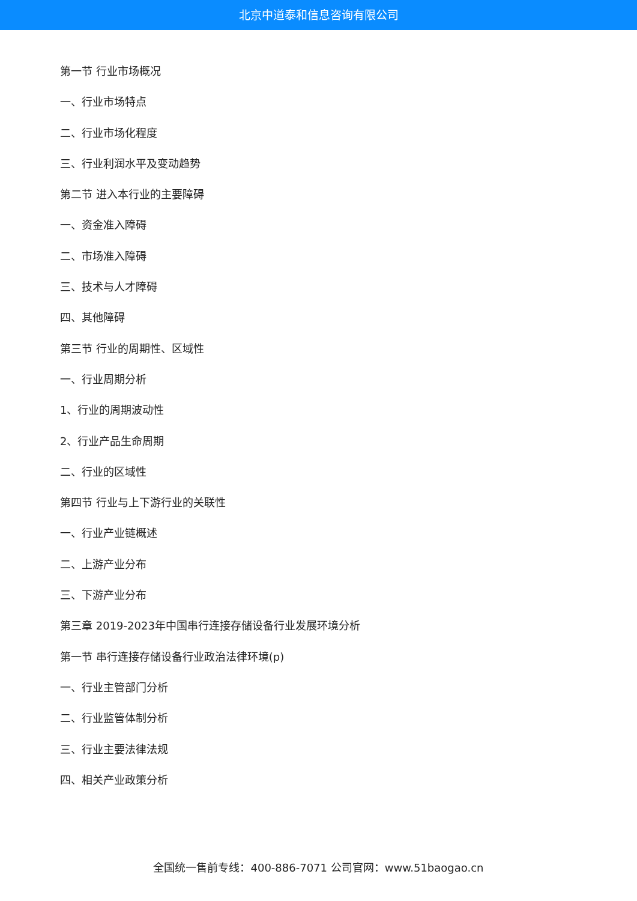北京中道泰和信息咨询有限公司
第一节 行业市场概况
一、行业市场特点
二、行业市场化程度
三、行业利润水平及变动趋势
第二节 进入本行业的主要障碍
一、资金准入障碍
二、市场准入障碍
三、技术与人才障碍
四、其他障碍
第三节 行业的周期性、区域性
一、行业周期分析
1、行业的周期波动性
2、行业产品生命周期
二、行业的区域性
第四节 行业与上下游行业的关联性
一、行业产业链概述
二、上游产业分布
三、下游产业分布
第三章 2019-2023年中国串行连接存储设备行业发展环境分析
第一节 串行连接存储设备行业政治法律环境(p)
一、行业主管部门分析
二、行业监管体制分析
三、行业主要法律法规
四、相关产业政策分析
全国统一售前专线：400-886-7071 公司官网：www.51baogao.cn